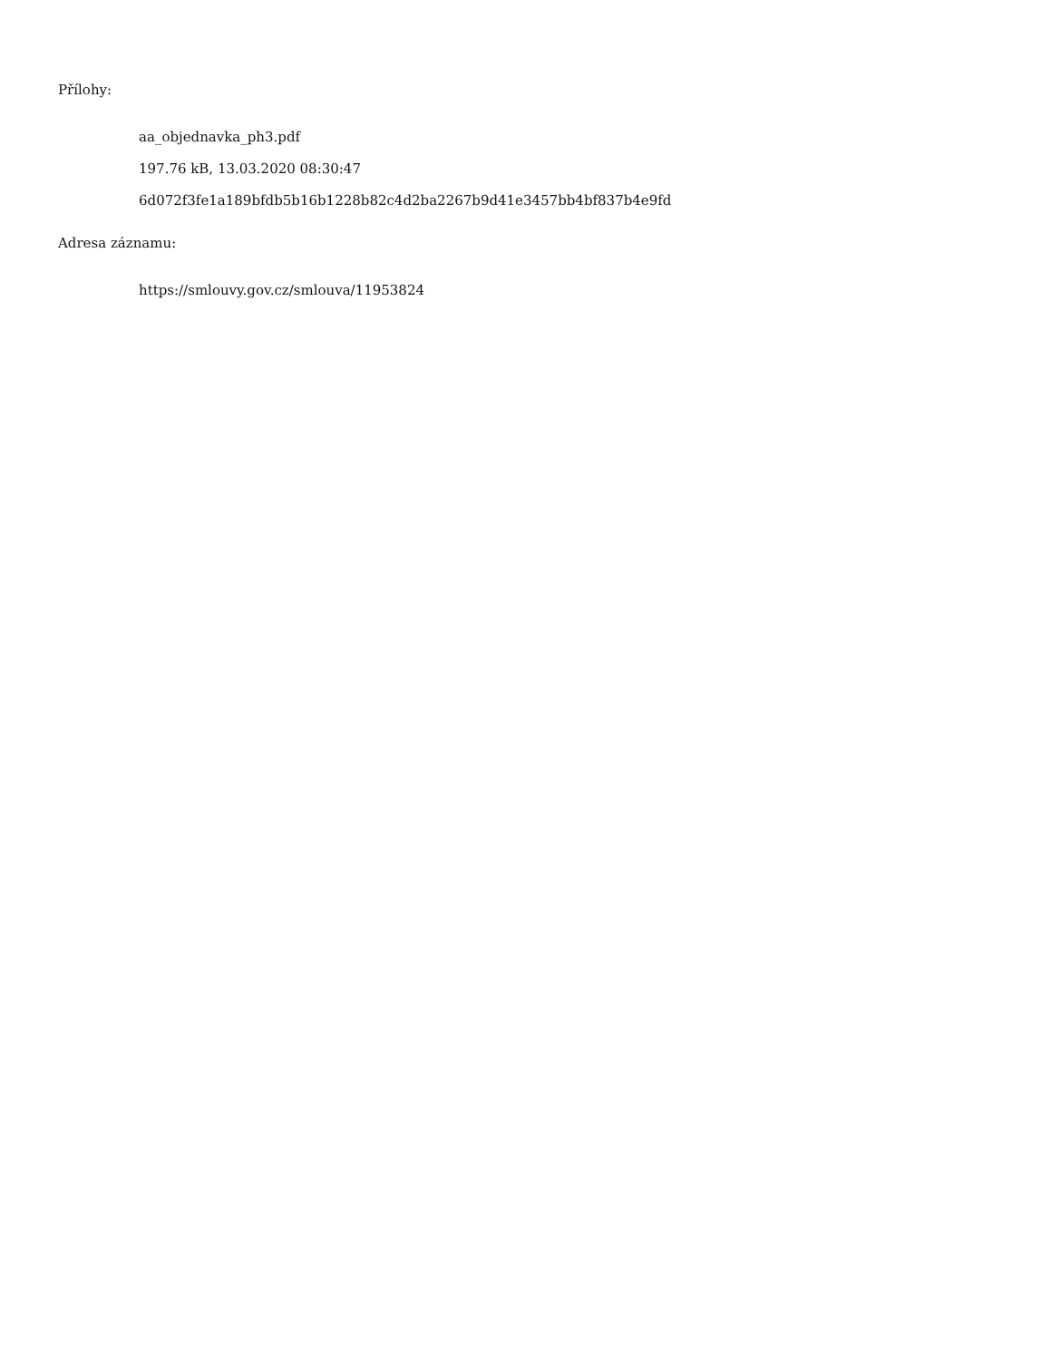Přílohy:
aa_objednavka_ph3.pdf
197.76 kB, 13.03.2020 08:30:47
6d072f3fe1a189bfdb5b16b1228b82c4d2ba2267b9d41e3457bb4bf837b4e9fd
Adresa záznamu:
https://smlouvy.gov.cz/smlouva/11953824